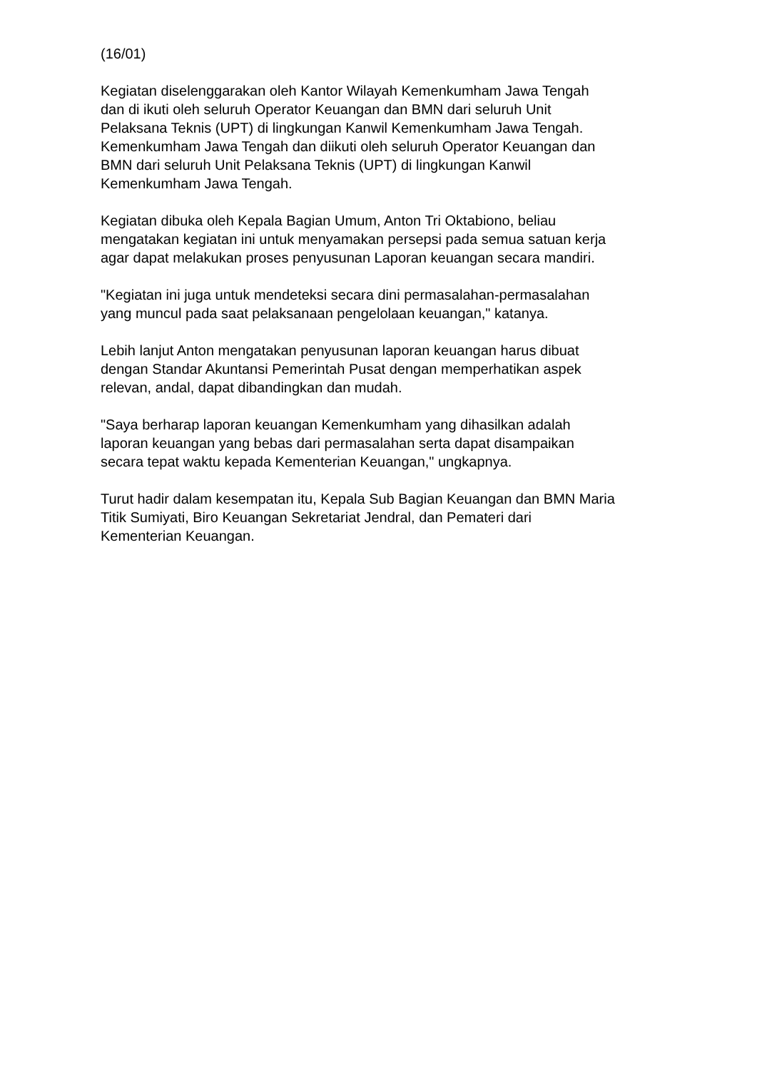(16/01)
Kegiatan diselenggarakan oleh Kantor Wilayah Kemenkumham Jawa Tengah
dan di ikuti oleh seluruh Operator Keuangan dan BMN dari seluruh Unit
Pelaksana Teknis (UPT) di lingkungan Kanwil Kemenkumham Jawa Tengah.
Kemenkumham Jawa Tengah dan diikuti oleh seluruh Operator Keuangan dan
BMN dari seluruh Unit Pelaksana Teknis (UPT) di lingkungan Kanwil
Kemenkumham Jawa Tengah.
Kegiatan dibuka oleh Kepala Bagian Umum, Anton Tri Oktabiono, beliau
mengatakan kegiatan ini untuk menyamakan persepsi pada semua satuan kerja
agar dapat melakukan proses penyusunan Laporan keuangan secara mandiri.
"Kegiatan ini juga untuk mendeteksi secara dini permasalahan-permasalahan
yang muncul pada saat pelaksanaan pengelolaan keuangan," katanya.
Lebih lanjut Anton mengatakan penyusunan laporan keuangan harus dibuat
dengan Standar Akuntansi Pemerintah Pusat dengan memperhatikan aspek
relevan, andal, dapat dibandingkan dan mudah.
"Saya berharap laporan keuangan Kemenkumham yang dihasilkan adalah
laporan keuangan yang bebas dari permasalahan serta dapat disampaikan
secara tepat waktu kepada Kementerian Keuangan," ungkapnya.
Turut hadir dalam kesempatan itu, Kepala Sub Bagian Keuangan dan BMN Maria
Titik Sumiyati, Biro Keuangan Sekretariat Jendral, dan Pemateri dari
Kementerian Keuangan.